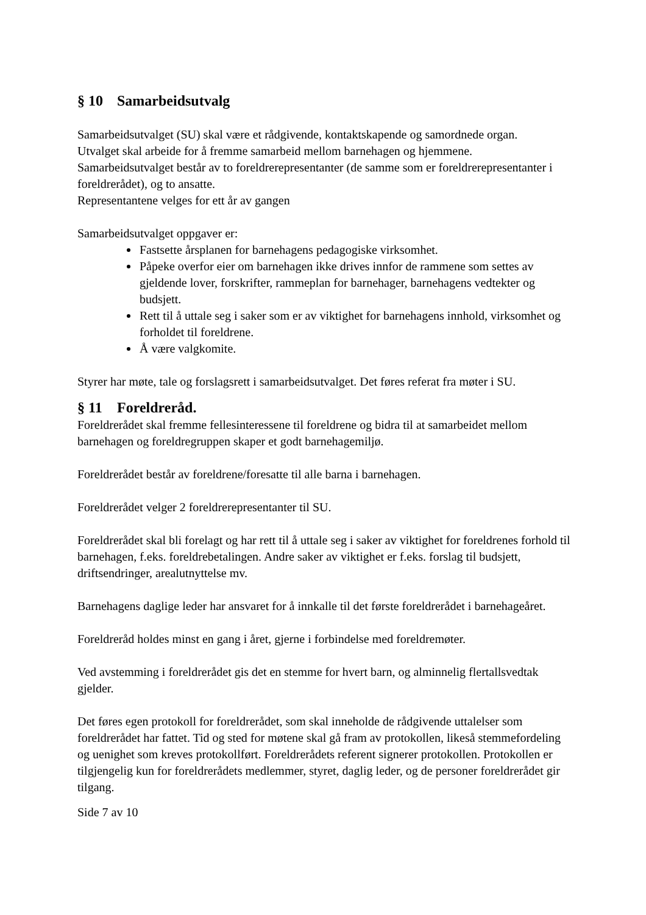§ 10 Samarbeidsutvalg
Samarbeidsutvalget (SU) skal være et rådgivende, kontaktskapende og samordnede organ.
Utvalget skal arbeide for å fremme samarbeid mellom barnehagen og hjemmene.
Samarbeidsutvalget består av to foreldrerepresentanter (de samme som er foreldrerepresentanter i foreldrerådet), og to ansatte.
Representantene velges for ett år av gangen
Samarbeidsutvalget oppgaver er:
Fastsette årsplanen for barnehagens pedagogiske virksomhet.
Påpeke overfor eier om barnehagen ikke drives innfor de rammene som settes av gjeldende lover, forskrifter, rammeplan for barnehager, barnehagens vedtekter og budsjett.
Rett til å uttale seg i saker som er av viktighet for barnehagens innhold, virksomhet og forholdet til foreldrene.
Å være valgkomite.
Styrer har møte, tale og forslagsrett i samarbeidsutvalget. Det føres referat fra møter i SU.
§ 11 Foreldreråd.
Foreldrerådet skal fremme fellesinteressene til foreldrene og bidra til at samarbeidet mellom barnehagen og foreldregruppen skaper et godt barnehagemiljø.
Foreldrerådet består av foreldrene/foresatte til alle barna i barnehagen.
Foreldrerådet velger 2 foreldrerepresentanter til SU.
Foreldrerådet skal bli forelagt og har rett til å uttale seg i saker av viktighet for foreldrenes forhold til barnehagen, f.eks. foreldrebetalingen. Andre saker av viktighet er f.eks. forslag til budsjett, driftsendringer, arealutnyttelse mv.
Barnehagens daglige leder har ansvaret for å innkalle til det første foreldrerådet i barnehageåret.
Foreldreråd holdes minst en gang i året, gjerne i forbindelse med foreldremøter.
Ved avstemming i foreldrerådet gis det en stemme for hvert barn, og alminnelig flertallsvedtak gjelder.
Det føres egen protokoll for foreldrerådet, som skal inneholde de rådgivende uttalelser som foreldrerådet har fattet. Tid og sted for møtene skal gå fram av protokollen, likeså stemmefordeling og uenighet som kreves protokollført. Foreldrerådets referent signerer protokollen. Protokollen er tilgjengelig kun for foreldrerådets medlemmer, styret, daglig leder, og de personer foreldrerådet gir tilgang.
Side 7 av 10